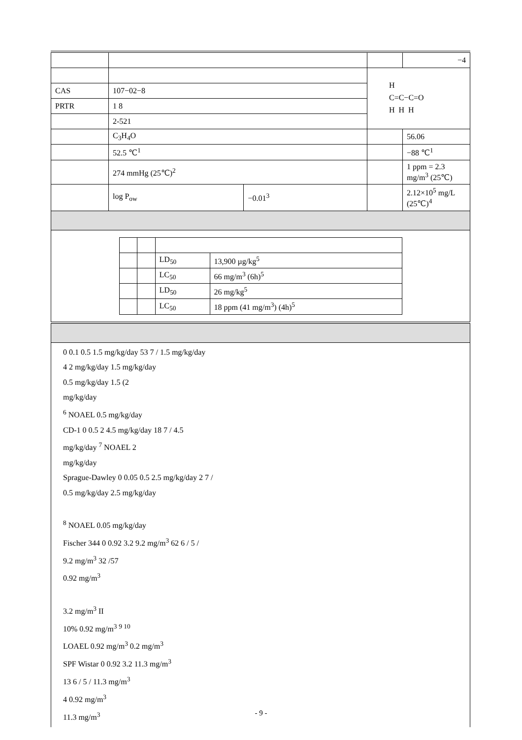| | | | | −4 |
| | | | H C=C−C=O H H H | |
| CAS | 107−02−8 | | | |
| PRTR | 1 8 | | | |
| | 2-521 | | | |
| | C<sub>3</sub>H<sub>4</sub>O | | | 56.06 |
| | 52.5 ℃<sup>1</sup> | | | −88 ℃<sup>1</sup> |
| | 274 mmHg (25℃)<sup>2</sup> | | | 1 ppm = 2.3 mg/m<sup>3</sup> (25℃) |
| | log P<sub>ow</sub> | −0.01<sup>3</sup> | | 2.12×10<sup>5</sup> mg/L (25℃)<sup>4</sup> |
| / / / LD<sub>50</sub> / 13,900 µg/kg<sup>5</sup> / / / / LC<sub>50</sub> / 66 mg/m<sup>3</sup> (6h)<sup>5</sup> / / / / LD<sub>50</sub> / 26 mg/kg<sup>5</sup> / / / / LC<sub>50</sub> / 18 ppm (41 mg/m<sup>3</sup>) (4h)<sup>5</sup> / | | | | |
0 0.1 0.5 1.5 mg/kg/day 53 7 / 1.5 mg/kg/day
4 2 mg/kg/day 1.5 mg/kg/day
0.5 mg/kg/day 1.5 (2
mg/kg/day
<sup>6</sup> NOAEL 0.5 mg/kg/day
CD-1 0 0.5 2 4.5 mg/kg/day 18 7 / 4.5
mg/kg/day <sup>7</sup> NOAEL 2
mg/kg/day
Sprague-Dawley 0 0.05 0.5 2.5 mg/kg/day 2 7 /
0.5 mg/kg/day 2.5 mg/kg/day
<sup>8</sup> NOAEL 0.05 mg/kg/day
Fischer 344 0 0.92 3.2 9.2 mg/m<sup>3</sup> 62 6 / 5 /
9.2 mg/m<sup>3</sup> 32 /57
0.92 mg/m<sup>3</sup>
3.2 mg/m<sup>3</sup> II
10% 0.92 mg/m<sup>3</sup> <sup>9 10</sup>
LOAEL 0.92 mg/m<sup>3</sup> 0.2 mg/m<sup>3</sup>
SPF Wistar 0 0.92 3.2 11.3 mg/m<sup>3</sup>
13 6 / 5 / 11.3 mg/m<sup>3</sup>
4 0.92 mg/m<sup>3</sup>
11.3 mg/m<sup>3</sup>
- 9 -